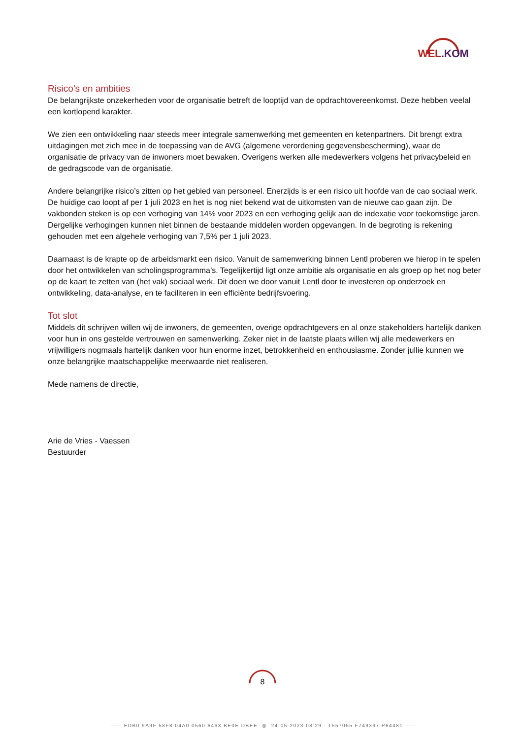WEL.KOM
Risico’s en ambities
De belangrijkste onzekerheden voor de organisatie betreft de looptijd van de opdrachtovereenkomst. Deze hebben veelal een kortlopend karakter.
We zien een ontwikkeling naar steeds meer integrale samenwerking met gemeenten en ketenpartners. Dit brengt extra uitdagingen met zich mee in de toepassing van de AVG (algemene verordening gegevensbescherming), waar de organisatie de privacy van de inwoners moet bewaken. Overigens werken alle medewerkers volgens het privacybeleid en de gedragscode van de organisatie.
Andere belangrijke risico’s zitten op het gebied van personeel. Enerzijds is er een risico uit hoofde van de cao sociaal werk. De huidige cao loopt af per 1 juli 2023 en het is nog niet bekend wat de uitkomsten van de nieuwe cao gaan zijn. De vakbonden steken is op een verhoging van 14% voor 2023 en een verhoging gelijk aan de indexatie voor toekomstige jaren. Dergelijke verhogingen kunnen niet binnen de bestaande middelen worden opgevangen. In de begroting is rekening gehouden met een algehele verhoging van 7,5% per 1 juli 2023.
Daarnaast is de krapte op de arbeidsmarkt een risico. Vanuit de samenwerking binnen Lentl proberen we hierop in te spelen door het ontwikkelen van scholingsprogramma’s. Tegelijkertijd ligt onze ambitie als organisatie en als groep op het nog beter op de kaart te zetten van (het vak) sociaal werk. Dit doen we door vanuit Lentl door te investeren op onderzoek en ontwikkeling, data-analyse, en te faciliteren in een efficiënte bedrijfsvoering.
Tot slot
Middels dit schrijven willen wij de inwoners, de gemeenten, overige opdrachtgevers en al onze stakeholders hartelijk danken voor hun in ons gestelde vertrouwen en samenwerking. Zeker niet in de laatste plaats willen wij alle medewerkers en vrijwilligers nogmaals hartelijk danken voor hun enorme inzet, betrokkenheid en enthousiasme. Zonder jullie kunnen we onze belangrijke maatschappelijke meerwaarde niet realiseren.
Mede namens de directie,
Arie de Vries - Vaessen
Bestuurder
8
—— EDB0 9A9F 58F8 04A0 0560 6463 BE0E DBEE ◎ 24-05-2023 08:29 : T557055 F749397 P64481 ——